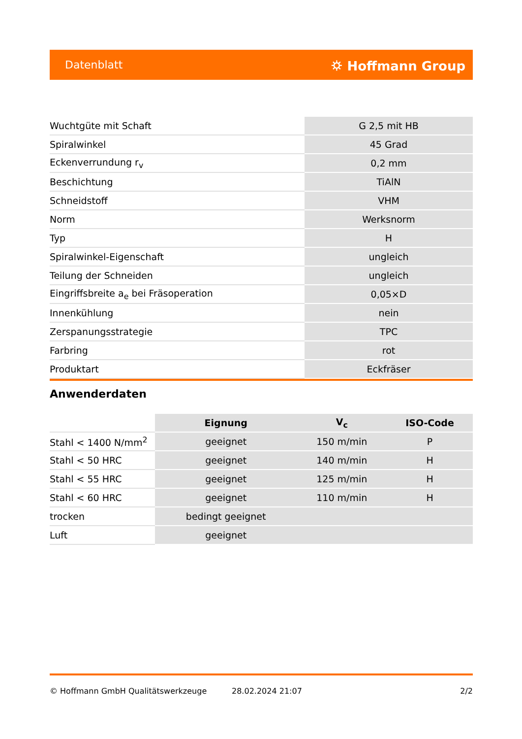Datenblatt ⛭ Hoffmann Group
| Wuchtgüte mit Schaft | G 2,5 mit HB |
| Spiralwinkel | 45 Grad |
| Eckenverrundung r<sub>v</sub> | 0,2 mm |
| Beschichtung | TiAlN |
| Schneidstoff | VHM |
| Norm | Werksnorm |
| Typ | H |
| Spiralwinkel-Eigenschaft | ungleich |
| Teilung der Schneiden | ungleich |
| Eingriffsbreite a<sub>e</sub> bei Fräsoperation | 0,05×D |
| Innenkühlung | nein |
| Zerspanungsstrategie | TPC |
| Farbring | rot |
| Produktart | Eckfräser |
Anwenderdaten
| | Eignung | V<sub>c</sub> | ISO-Code |
| --- | --- | --- | --- |
| Stahl < 1400 N/mm<sup>2</sup> | geeignet | 150 m/min | P |
| Stahl < 50 HRC | geeignet | 140 m/min | H |
| Stahl < 55 HRC | geeignet | 125 m/min | H |
| Stahl < 60 HRC | geeignet | 110 m/min | H |
| trocken | bedingt geeignet | | |
| Luft | geeignet | | |
© Hoffmann GmbH Qualitätswerkzeuge 28.02.2024 21:07 2/2